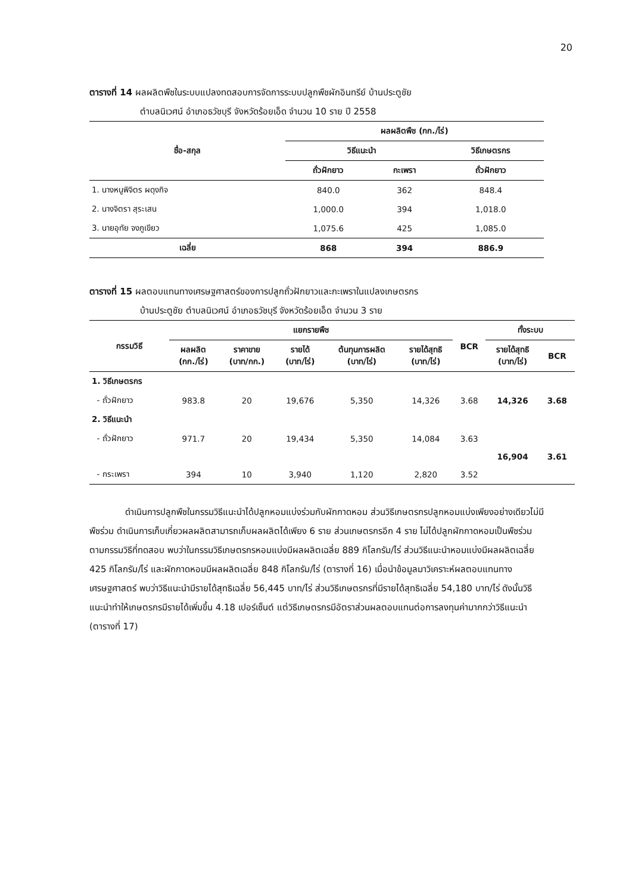20
ตารางที่ 14 ผลผลิตพืชในระบบแปลงทดสอบการจัดการระบบปลูกพืชผักอินทรีย์ บ้านประตูชัย
ตำบลนิเวศน์ อำเภอธวัชบุรี จังหวัดร้อยเอ็ด จำนวน 10 ราย ปี 2558
| ชื่อ-สกุล | ผลผลิตพืช (กก./ไร่) | | |
| --- | --- | --- | --- |
| | วิธีแนะนำ | | วิธีเกษตรกร |
| | ถั่วฝักยาว | กะเพรา | ถั่วฝักยาว |
| 1. นางหนูพิจิตร ผดุงกิจ | 840.0 | 362 | 848.4 |
| 2. นางจิตรา สุระเสน | 1,000.0 | 394 | 1,018.0 |
| 3. นายอุทัย จงภูเขียว | 1,075.6 | 425 | 1,085.0 |
| เฉลี่ย | 868 | 394 | 886.9 |
ตารางที่ 15 ผลตอบแทนทางเศรษฐศาสตร์ของการปลูกถั่วฝักยาวและกะเพราในแปลงเกษตรกร
บ้านประตูชัย ตำบลนิเวศน์ อำเภอธวัชบุรี จังหวัดร้อยเอ็ด จำนวน 3 ราย
| กรรมวิธี | แยกรายพืช | | | | | BCR | ทั้งระบบ | |
| --- | --- | --- | --- | --- | --- | --- | --- | --- |
| | ผลผลิต (กก./ไร่) | ราคาขาย (บาท/กก.) | รายได้ (บาท/ไร่) | ต้นทุนการผลิต (บาท/ไร่) | รายได้สุทธิ (บาท/ไร่) | | รายได้สุทธิ (บาท/ไร่) | BCR |
| 1. วิธีเกษตรกร | | | | | | | | |
| - ถั่วฝักยาว | 983.8 | 20 | 19,676 | 5,350 | 14,326 | 3.68 | 14,326 | 3.68 |
| 2. วิธีแนะนำ | | | | | | | | |
| - ถั่วฝักยาว | 971.7 | 20 | 19,434 | 5,350 | 14,084 | 3.63 | 16,904 | 3.61 |
| - กระเพรา | 394 | 10 | 3,940 | 1,120 | 2,820 | 3.52 | | |
ดำเนินการปลูกพืชในกรรมวิธีแนะนำได้ปลูกหอมแบ่งร่วมกับผักกาดหอม ส่วนวิธีเกษตรกรปลูกหอมแบ่งเพียงอย่างเดียวไม่มีพืชร่วม ดำเนินการเก็บเกี่ยวผลผลิตสามารถเก็บผลผลิตได้เพียง 6 ราย ส่วนเกษตรกรอีก 4 ราย ไม่ได้ปลูกผักกาดหอมเป็นพืชร่วมตามกรรมวิธีที่ทดสอบ พบว่าในกรรมวิธีเกษตรกรหอมแบ่งมีผลผลิตเฉลี่ย 889 กิโลกรัม/ไร่ ส่วนวิธีแนะนำหอมแบ่งมีผลผลิตเฉลี่ย 425 กิโลกรัม/ไร่ และผักกาดหอมมีผลผลิตเฉลี่ย 848 กิโลกรัม/ไร่ (ตารางที่ 16) เมื่อนำข้อมูลมาวิเคราะห์ผลตอบแทนทางเศรษฐศาสตร์ พบว่าวิธีแนะนำมีรายได้สุทธิเฉลี่ย 56,445 บาท/ไร่ ส่วนวิธีเกษตรกรที่มีรายได้สุทธิเฉลี่ย 54,180 บาท/ไร่ ดังนั้นวิธีแนะนำทำให้เกษตรกรมีรายได้เพิ่มขึ้น 4.18 เปอร์เซ็นต์ แต่วิธีเกษตรกรมีอัตราส่วนผลตอบแทนต่อการลงทุนค่ามากกว่าวิธีแนะนำ (ตารางที่ 17)